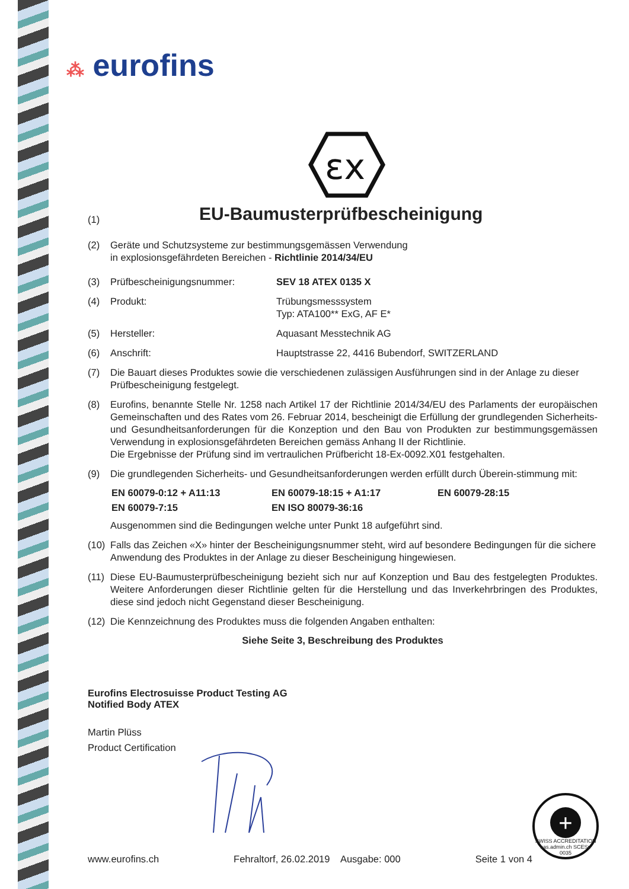⁂ eurofins
εx
(1)
EU-Baumusterprüfbescheinigung
(2) Geräte und Schutzsysteme zur bestimmungsgemässen Verwendung
in explosionsgefährdeten Bereichen - Richtlinie 2014/34/EU
(3) Prüfbescheinigungsnummer: SEV 18 ATEX 0135 X
(4) Produkt: Trübungsmesssystem
Typ: ATA100** ExG, AF E*
(5) Hersteller: Aquasant Messtechnik AG
(6) Anschrift: Hauptstrasse 22, 4416 Bubendorf, SWITZERLAND
(7) Die Bauart dieses Produktes sowie die verschiedenen zulässigen Ausführungen sind in der Anlage zu dieser Prüfbescheinigung festgelegt.
(8) Eurofins, benannte Stelle Nr. 1258 nach Artikel 17 der Richtlinie 2014/34/EU des Parlaments der europäischen Gemeinschaften und des Rates vom 26. Februar 2014, bescheinigt die Erfüllung der grundlegenden Sicherheits- und Gesundheitsanforderungen für die Konzeption und den Bau von Produkten zur bestimmungsgemässen Verwendung in explosionsgefährdeten Bereichen gemäss Anhang II der Richtlinie.
Die Ergebnisse der Prüfung sind im vertraulichen Prüfbericht 18-Ex-0092.X01 festgehalten.
(9) Die grundlegenden Sicherheits- und Gesundheitsanforderungen werden erfüllt durch Überein-stimmung mit:
EN 60079-0:12 + A11:13 EN 60079-18:15 + A1:17 EN 60079-28:15 EN 60079-7:15 EN ISO 80079-36:16
Ausgenommen sind die Bedingungen welche unter Punkt 18 aufgeführt sind.
(10)
Falls das Zeichen «X» hinter der Bescheinigungsnummer steht, wird auf besondere Bedingungen für die sichere Anwendung des Produktes in der Anlage zu dieser Bescheinigung hingewiesen.
(11)
Diese EU-Baumusterprüfbescheinigung bezieht sich nur auf Konzeption und Bau des festgelegten Produktes. Weitere Anforderungen dieser Richtlinie gelten für die Herstellung und das Inverkehrbringen des Produktes, diese sind jedoch nicht Gegenstand dieser Bescheinigung.
(12)
Die Kennzeichnung des Produktes muss die folgenden Angaben enthalten:
Siehe Seite 3, Beschreibung des Produktes
Eurofins Electrosuisse Product Testing AG
Notified Body ATEX
Martin Plüss
Product Certification
+
SWISS ACCREDITATION sas.admin.ch SCESp 0035
www.eurofins.ch Fehraltorf, 26.02.2019 Ausgabe: 000 Seite 1 von 4